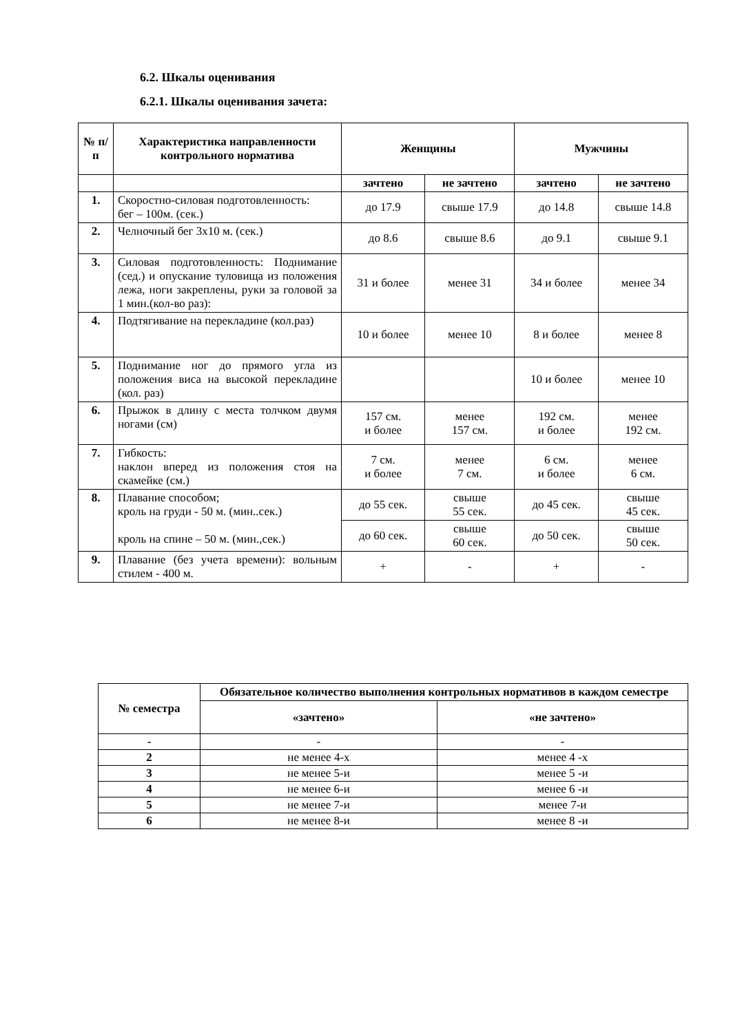6.2. Шкалы оценивания
6.2.1. Шкалы оценивания зачета:
| № п/п | Характеристика направленности контрольного норматива | Женщины | | Мужчины | |
| --- | --- | --- | --- | --- | --- |
| | | зачтено | не зачтено | зачтено | не зачтено |
| 1. | Скоростно-силовая подготовленность: бег – 100м. (сек.) | до 17.9 | свыше 17.9 | до 14.8 | свыше 14.8 |
| 2. | Челночный бег 3х10 м. (сек.) | до 8.6 | свыше 8.6 | до 9.1 | свыше 9.1 |
| 3. | Силовая подготовленность: Поднимание (сед.) и опускание туловища из положения лежа, ноги закреплены, руки за головой за 1 мин.(кол-во раз): | 31 и более | менее 31 | 34 и более | менее 34 |
| 4. | Подтягивание на перекладине (кол.раз) | 10 и более | менее 10 | 8 и более | менее 8 |
| 5. | Поднимание ног до прямого угла из положения виса на высокой перекладине (кол. раз) | | | 10 и более | менее 10 |
| 6. | Прыжок в длину с места толчком двумя ногами (см) | 157 см. и более | менее 157 см. | 192 см. и более | менее 192 см. |
| 7. | Гибкость: наклон вперед из положения стоя на скамейке (см.) | 7 см. и более | менее 7 см. | 6 см. и более | менее 6 см. |
| 8. | Плавание способом; кроль на груди - 50 м. (мин..сек.) кроль на спине – 50 м. (мин.,сек.) | до 55 сек. | свыше 55 сек. | до 45 сек. | свыше 45 сек. |
| | | до 60 сек. | свыше 60 сек. | до 50 сек. | свыше 50 сек. |
| 9. | Плавание (без учета времени): вольным стилем - 400 м. | + | - | + | - |
| № семестра | Обязательное количество выполнения контрольных нормативов в каждом семестре | |
| --- | --- | --- |
| | «зачтено» | «не зачтено» |
| - | - | - |
| 2 | не менее 4-х | менее 4 -х |
| 3 | не менее 5-и | менее 5 -и |
| 4 | не менее 6-и | менее 6 -и |
| 5 | не менее 7-и | менее 7-и |
| 6 | не менее 8-и | менее 8 -и |